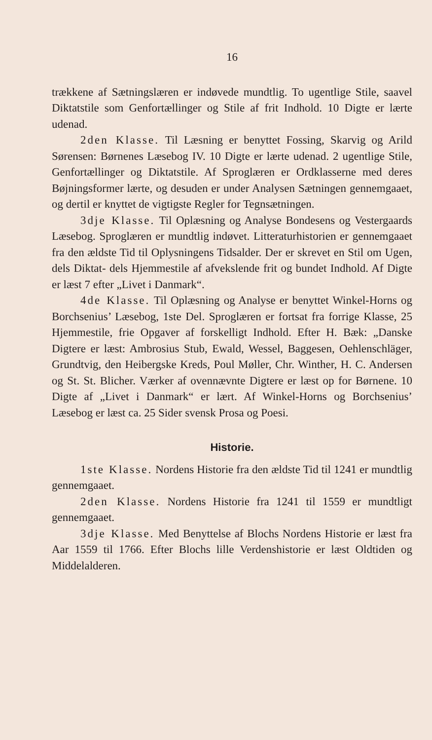16
trækkene af Sætningslæren er indøvede mundtlig. To ugentlige Stile, saavel Diktatstile som Genfortællinger og Stile af frit Indhold. 10 Digte er lærte udenad.
2den Klasse. Til Læsning er benyttet Fossing, Skarvig og Arild Sørensen: Børnenes Læsebog IV. 10 Digte er lærte udenad. 2 ugentlige Stile, Genfortællinger og Diktatstile. Af Sproglæren er Ordklasserne med deres Bøjningsformer lærte, og desuden er under Analysen Sætningen gennemgaaet, og dertil er knyttet de vigtigste Regler for Tegnsætningen.
3dje Klasse. Til Oplæsning og Analyse Bondesens og Vestergaards Læsebog. Sproglæren er mundtlig indøvet. Litteraturhistorien er gennemgaaet fra den ældste Tid til Oplysningens Tidsalder. Der er skrevet en Stil om Ugen, dels Diktat- dels Hjemmestile af afvekslende frit og bundet Indhold. Af Digte er læst 7 efter „Livet i Danmark“.
4de Klasse. Til Oplæsning og Analyse er benyttet Winkel-Horns og Borchsenius’ Læsebog, 1ste Del. Sproglæren er fortsat fra forrige Klasse, 25 Hjemmestile, frie Opgaver af forskelligt Indhold. Efter H. Bæk: „Danske Digtere er læst: Ambrosius Stub, Ewald, Wessel, Baggesen, Oehlenschläger, Grundtvig, den Heibergske Kreds, Poul Møller, Chr. Winther, H. C. Andersen og St. St. Blicher. Værker af ovennævnte Digtere er læst op for Børnene. 10 Digte af „Livet i Danmark“ er lært. Af Winkel-Horns og Borchsenius’ Læsebog er læst ca. 25 Sider svensk Prosa og Poesi.
Historie.
1ste Klasse. Nordens Historie fra den ældste Tid til 1241 er mundtlig gennemgaaet.
2den Klasse. Nordens Historie fra 1241 til 1559 er mundtligt gennemgaaet.
3dje Klasse. Med Benyttelse af Blochs Nordens Historie er læst fra Aar 1559 til 1766. Efter Blochs lille Verdenshistorie er læst Oldtiden og Middelalderen.